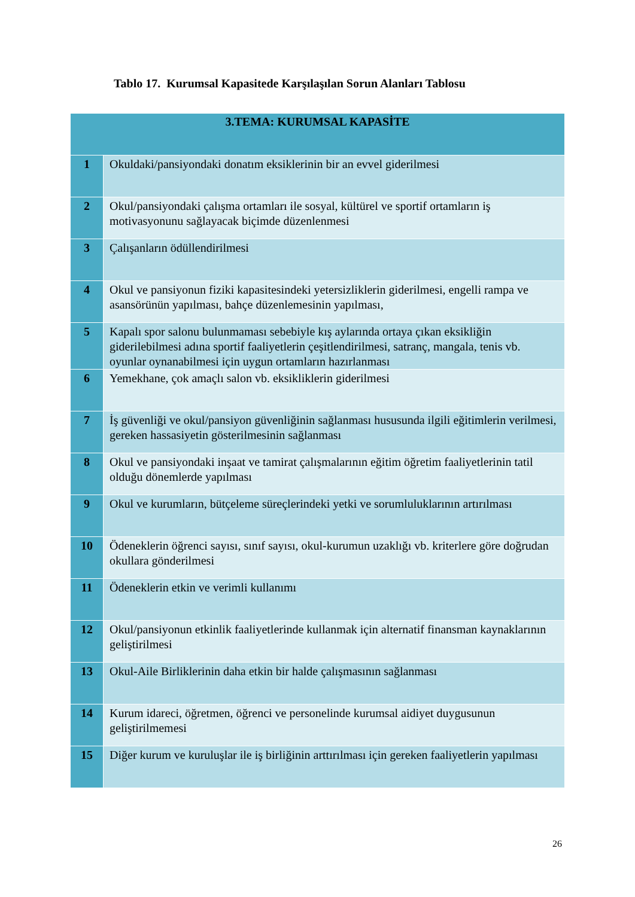Tablo 17. Kurumsal Kapasitede Karşılaşılan Sorun Alanları Tablosu
| 3.TEMA: KURUMSAL KAPASİTE | |
| --- | --- |
| 1 | Okuldaki/pansiyondaki donatım eksiklerinin bir an evvel giderilmesi |
| 2 | Okul/pansiyondaki çalışma ortamları ile sosyal, kültürel ve sportif ortamların iş motivasyonunu sağlayacak biçimde düzenlenmesi |
| 3 | Çalışanların ödüllendirilmesi |
| 4 | Okul ve pansiyonun fiziki kapasitesindeki yetersizliklerin giderilmesi, engelli rampa ve asansörünün yapılması, bahçe düzenlemesinin yapılması, |
| 5 | Kapalı spor salonu bulunmaması sebebiyle kış aylarında ortaya çıkan eksikliğin giderilebilmesi adına sportif faaliyetlerin çeşitlendirilmesi, satranç, mangala, tenis vb. oyunlar oynanabilmesi için uygun ortamların hazırlanması |
| 6 | Yemekhane, çok amaçlı salon vb. eksikliklerin giderilmesi |
| 7 | İş güvenliği ve okul/pansiyon güvenliğinin sağlanması hususunda ilgili eğitimlerin verilmesi, gereken hassasiyetin gösterilmesinin sağlanması |
| 8 | Okul ve pansiyondaki inşaat ve tamirat çalışmalarının eğitim öğretim faaliyetlerinin tatil olduğu dönemlerde yapılması |
| 9 | Okul ve kurumların, bütçeleme süreçlerindeki yetki ve sorumluluklarının artırılması |
| 10 | Ödeneklerin öğrenci sayısı, sınıf sayısı, okul-kurumun uzaklığı vb. kriterlere göre doğrudan okullara gönderilmesi |
| 11 | Ödeneklerin etkin ve verimli kullanımı |
| 12 | Okul/pansiyonun etkinlik faaliyetlerinde kullanmak için alternatif finansman kaynaklarının geliştirilmesi |
| 13 | Okul-Aile Birliklerinin daha etkin bir halde çalışmasının sağlanması |
| 14 | Kurum idareci, öğretmen, öğrenci ve personelinde kurumsal aidiyet duygusunun geliştirilmemesi |
| 15 | Diğer kurum ve kuruluşlar ile iş birliğinin arttırılması için gereken faaliyetlerin yapılması |
26